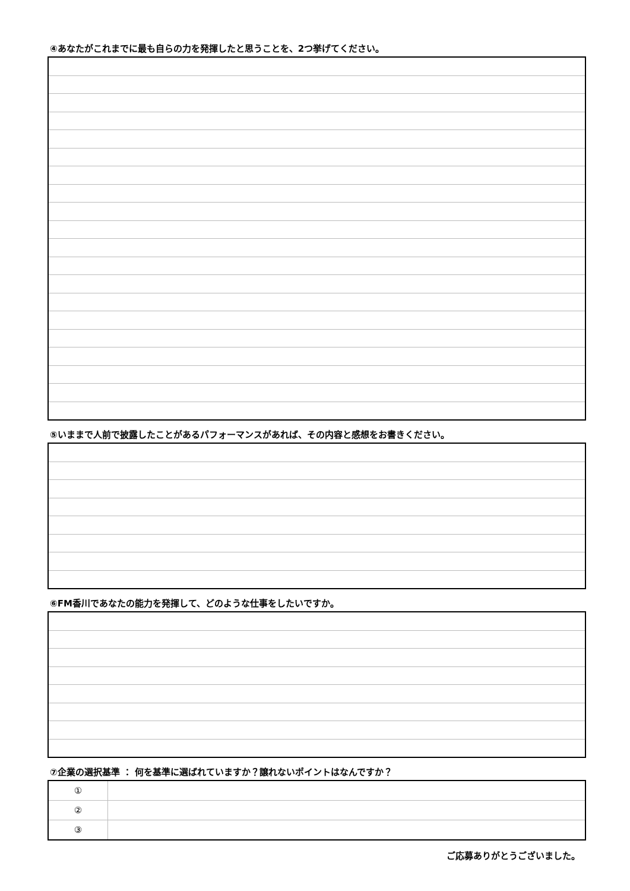④あなたがこれまでに最も自らの力を発揮したと思うことを、2つ挙げてください。
⑤いままで人前で披露したことがあるパフォーマンスがあれば、その内容と感想をお書きください。
⑥FM香川であなたの能力を発揮して、どのような仕事をしたいですか。
⑦企業の選択基準 ： 何を基準に選ばれていますか？譲れないポイントはなんですか？
| ① | |
| ② | |
| ③ | |
ご応募ありがとうございました。